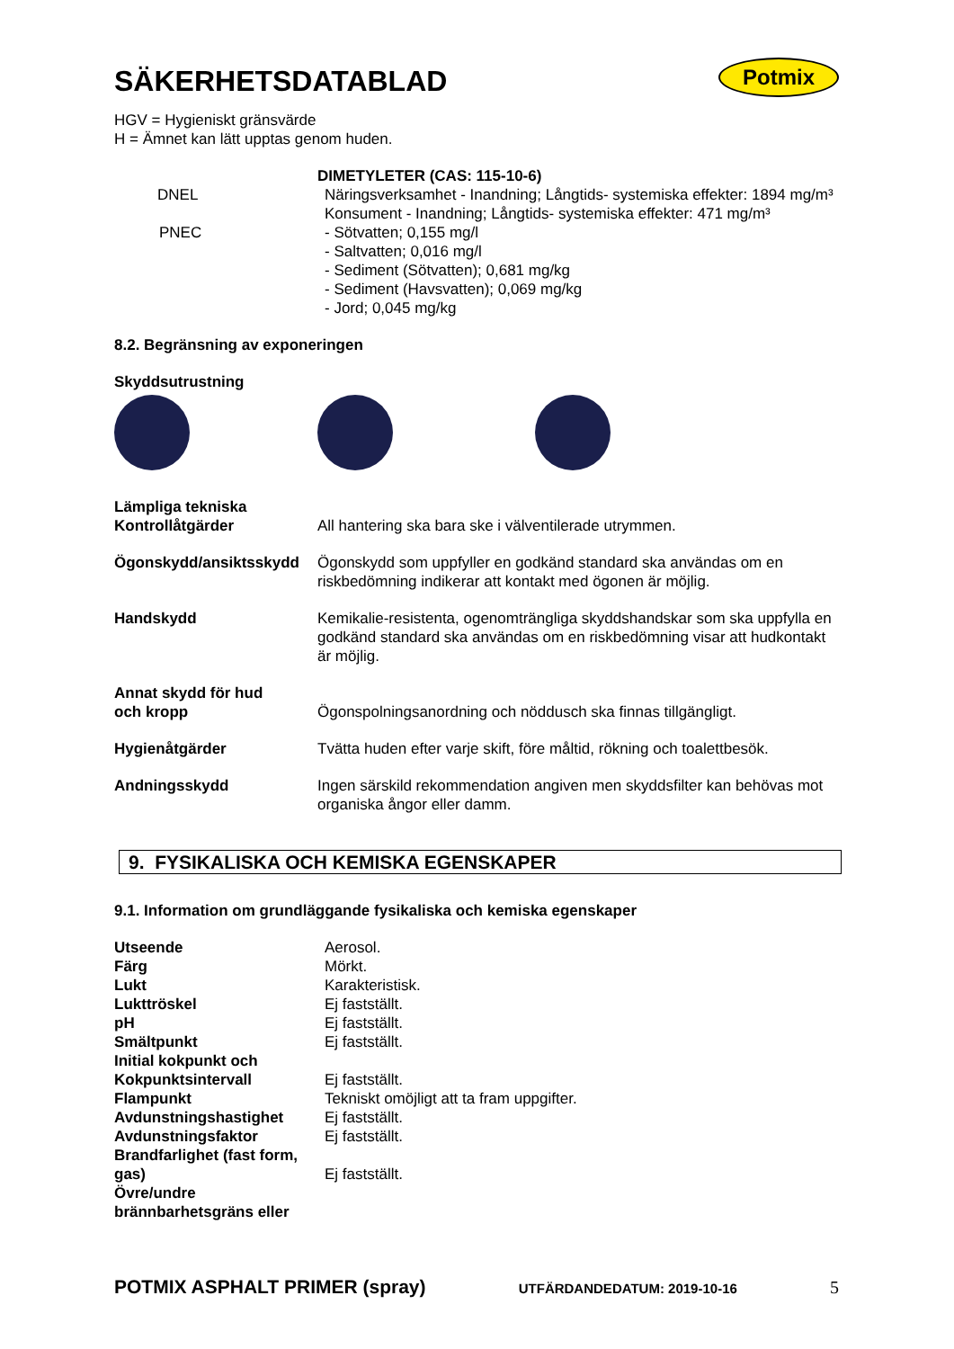Potmix
SÄKERHETSDATABLAD
HGV = Hygieniskt gränsvärde
H = Ämnet kan lätt upptas genom huden.
| | DIMETYLETER (CAS: 115-10-6) |
| DNEL | Näringsverksamhet - Inandning; Långtids- systemiska effekter: 1894 mg/m³ Konsument - Inandning; Långtids- systemiska effekter: 471 mg/m³ |
| PNEC | - Sötvatten; 0,155 mg/l - Saltvatten; 0,016 mg/l - Sediment (Sötvatten); 0,681 mg/kg - Sediment (Havsvatten); 0,069 mg/kg - Jord; 0,045 mg/kg |
8.2. Begränsning av exponeringen
Skyddsutrustning
| Lämpliga tekniska Kontrollåtgärder | All hantering ska bara ske i välventilerade utrymmen. |
| Ögonskydd/ansiktsskydd | Ögonskydd som uppfyller en godkänd standard ska användas om en riskbedömning indikerar att kontakt med ögonen är möjlig. |
| Handskydd | Kemikalie-resistenta, ogenomträngliga skyddshandskar som ska uppfylla en godkänd standard ska användas om en riskbedömning visar att hudkontakt är möjlig. |
| Annat skydd för hud och kropp | Ögonspolningsanordning och nöddusch ska finnas tillgängligt. |
| Hygienåtgärder | Tvätta huden efter varje skift, före måltid, rökning och toalettbesök. |
| Andningsskydd | Ingen särskild rekommendation angiven men skyddsfilter kan behövas mot organiska ångor eller damm. |
9. FYSIKALISKA OCH KEMISKA EGENSKAPER
9.1. Information om grundläggande fysikaliska och kemiska egenskaper
| Utseende | Aerosol. |
| Färg | Mörkt. |
| Lukt | Karakteristisk. |
| Lukttröskel | Ej fastställt. |
| pH | Ej fastställt. |
| Smältpunkt | Ej fastställt. |
| Initial kokpunkt och Kokpunktsintervall | Ej fastställt. |
| Flampunkt | Tekniskt omöjligt att ta fram uppgifter. |
| Avdunstningshastighet | Ej fastställt. |
| Avdunstningsfaktor | Ej fastställt. |
| Brandfarlighet (fast form, gas) | Ej fastställt. |
| Övre/undre brännbarhetsgräns eller | |
POTMIX ASPHALT PRIMER (spray) UTFÄRDANDEDATUM: 2019-10-16 5